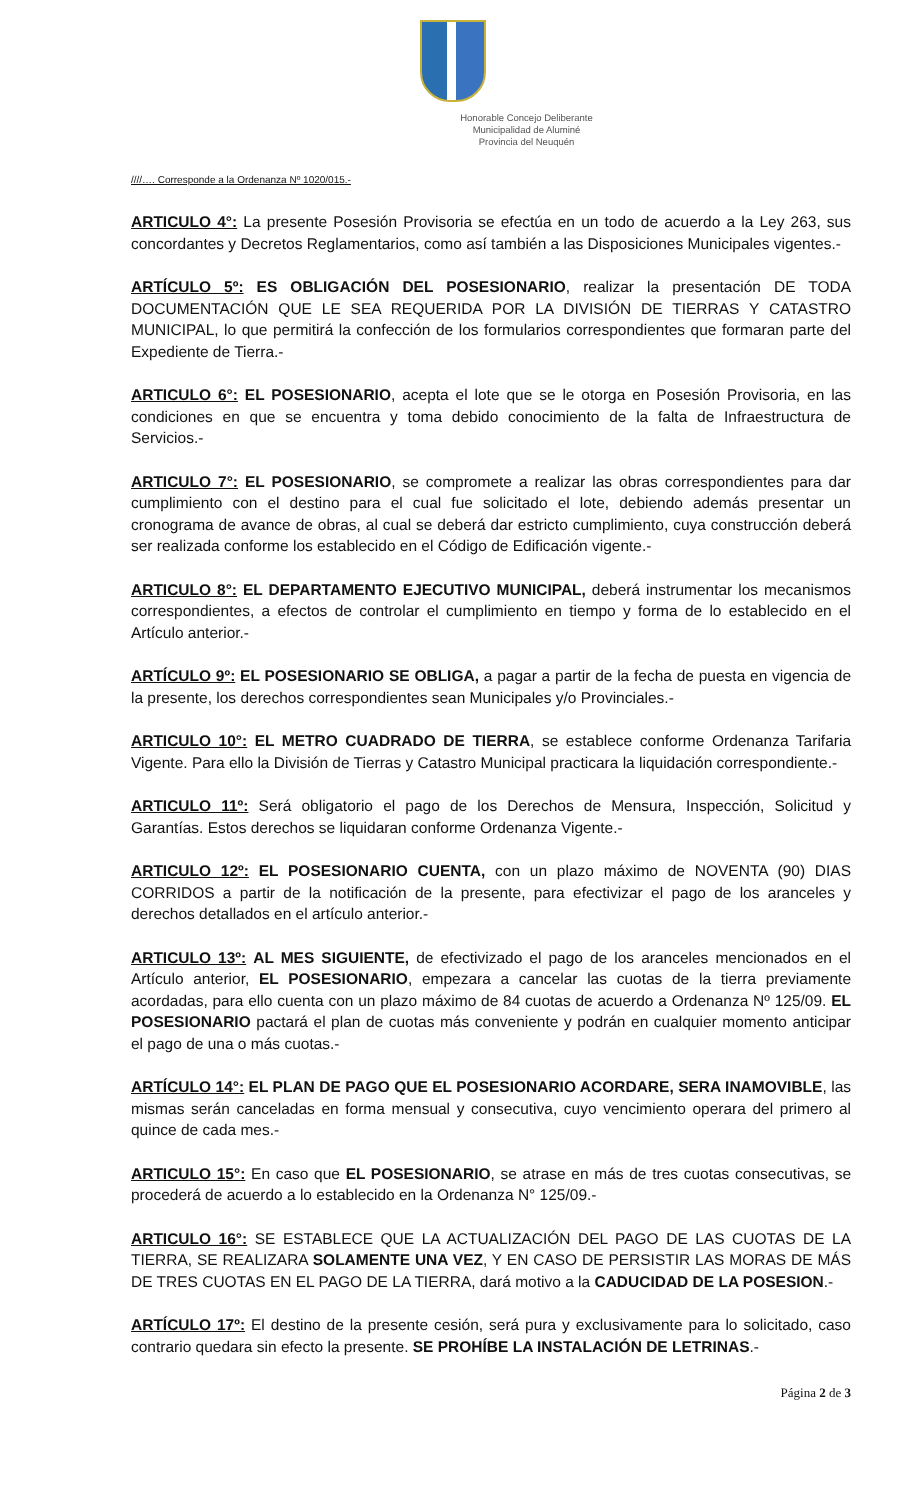Honorable Concejo Deliberante
Municipalidad de Aluminé
Provincia del Neuquén
////…. Corresponde a la Ordenanza Nº 1020/015.-
ARTICULO 4°: La presente Posesión Provisoria se efectúa en un todo de acuerdo a la Ley 263, sus concordantes y Decretos Reglamentarios, como así también a las Disposiciones Municipales vigentes.-
ARTÍCULO 5º: ES OBLIGACIÓN DEL POSESIONARIO, realizar la presentación DE TODA DOCUMENTACIÓN QUE LE SEA REQUERIDA POR LA DIVISIÓN DE TIERRAS Y CATASTRO MUNICIPAL, lo que permitirá la confección de los formularios correspondientes que formaran parte del Expediente de Tierra.-
ARTICULO 6°: EL POSESIONARIO, acepta el lote que se le otorga en Posesión Provisoria, en las condiciones en que se encuentra y toma debido conocimiento de la falta de Infraestructura de Servicios.-
ARTICULO 7°: EL POSESIONARIO, se compromete a realizar las obras correspondientes para dar cumplimiento con el destino para el cual fue solicitado el lote, debiendo además presentar un cronograma de avance de obras, al cual se deberá dar estricto cumplimiento, cuya construcción deberá ser realizada conforme los establecido en el Código de Edificación vigente.-
ARTICULO 8°: EL DEPARTAMENTO EJECUTIVO MUNICIPAL, deberá instrumentar los mecanismos correspondientes, a efectos de controlar el cumplimiento en tiempo y forma de lo establecido en el Artículo anterior.-
ARTÍCULO 9º: EL POSESIONARIO SE OBLIGA, a pagar a partir de la fecha de puesta en vigencia de la presente, los derechos correspondientes sean Municipales y/o Provinciales.-
ARTICULO 10°: EL METRO CUADRADO DE TIERRA, se establece conforme Ordenanza Tarifaria Vigente. Para ello la División de Tierras y Catastro Municipal practicara la liquidación correspondiente.-
ARTICULO 11º: Será obligatorio el pago de los Derechos de Mensura, Inspección, Solicitud y Garantías. Estos derechos se liquidaran conforme Ordenanza Vigente.-
ARTICULO 12º: EL POSESIONARIO CUENTA, con un plazo máximo de NOVENTA (90) DIAS CORRIDOS a partir de la notificación de la presente, para efectivizar el pago de los aranceles y derechos detallados en el artículo anterior.-
ARTICULO 13º: AL MES SIGUIENTE, de efectivizado el pago de los aranceles mencionados en el Artículo anterior, EL POSESIONARIO, empezara a cancelar las cuotas de la tierra previamente acordadas, para ello cuenta con un plazo máximo de 84 cuotas de acuerdo a Ordenanza Nº 125/09. EL POSESIONARIO pactará el plan de cuotas más conveniente y podrán en cualquier momento anticipar el pago de una o más cuotas.-
ARTÍCULO 14°: EL PLAN DE PAGO QUE EL POSESIONARIO ACORDARE, SERA INAMOVIBLE, las mismas serán canceladas en forma mensual y consecutiva, cuyo vencimiento operara del primero al quince de cada mes.-
ARTICULO 15°: En caso que EL POSESIONARIO, se atrase en más de tres cuotas consecutivas, se procederá de acuerdo a lo establecido en la Ordenanza N° 125/09.-
ARTICULO 16°: SE ESTABLECE QUE LA ACTUALIZACIÓN DEL PAGO DE LAS CUOTAS DE LA TIERRA, SE REALIZARA SOLAMENTE UNA VEZ, Y EN CASO DE PERSISTIR LAS MORAS DE MÁS DE TRES CUOTAS EN EL PAGO DE LA TIERRA, dará motivo a la CADUCIDAD DE LA POSESION.-
ARTÍCULO 17º: El destino de la presente cesión, será pura y exclusivamente para lo solicitado, caso contrario quedara sin efecto la presente. SE PROHÍBE LA INSTALACIÓN DE LETRINAS.-
Página 2 de 3